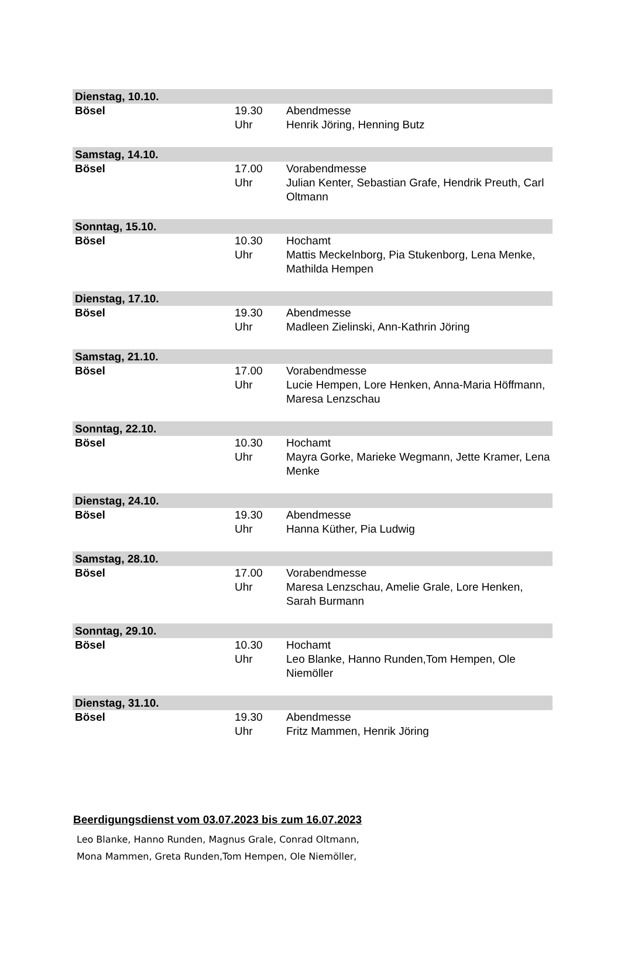| Dienstag, 10.10. | | |
| Bösel | 19.30 Uhr | Abendmesse Henrik Jöring, Henning Butz |
| Samstag, 14.10. | | |
| Bösel | 17.00 Uhr | Vorabendmesse Julian Kenter, Sebastian Grafe, Hendrik Preuth, Carl Oltmann |
| Sonntag, 15.10. | | |
| Bösel | 10.30 Uhr | Hochamt Mattis Meckelnborg, Pia Stukenborg, Lena Menke, Mathilda Hempen |
| Dienstag, 17.10. | | |
| Bösel | 19.30 Uhr | Abendmesse Madleen Zielinski, Ann-Kathrin Jöring |
| Samstag, 21.10. | | |
| Bösel | 17.00 Uhr | Vorabendmesse Lucie Hempen, Lore Henken, Anna-Maria Höffmann, Maresa Lenzschau |
| Sonntag, 22.10. | | |
| Bösel | 10.30 Uhr | Hochamt Mayra Gorke, Marieke Wegmann, Jette Kramer, Lena Menke |
| Dienstag, 24.10. | | |
| Bösel | 19.30 Uhr | Abendmesse Hanna Küther, Pia Ludwig |
| Samstag, 28.10. | | |
| Bösel | 17.00 Uhr | Vorabendmesse Maresa Lenzschau, Amelie Grale, Lore Henken, Sarah Burmann |
| Sonntag, 29.10. | | |
| Bösel | 10.30 Uhr | Hochamt Leo Blanke, Hanno Runden,Tom Hempen, Ole Niemöller |
| Dienstag, 31.10. | | |
| Bösel | 19.30 Uhr | Abendmesse Fritz Mammen, Henrik Jöring |
Beerdigungsdienst vom 03.07.2023 bis zum 16.07.2023
Leo Blanke, Hanno Runden, Magnus Grale, Conrad Oltmann,
Mona Mammen, Greta Runden,Tom Hempen, Ole Niemöller,